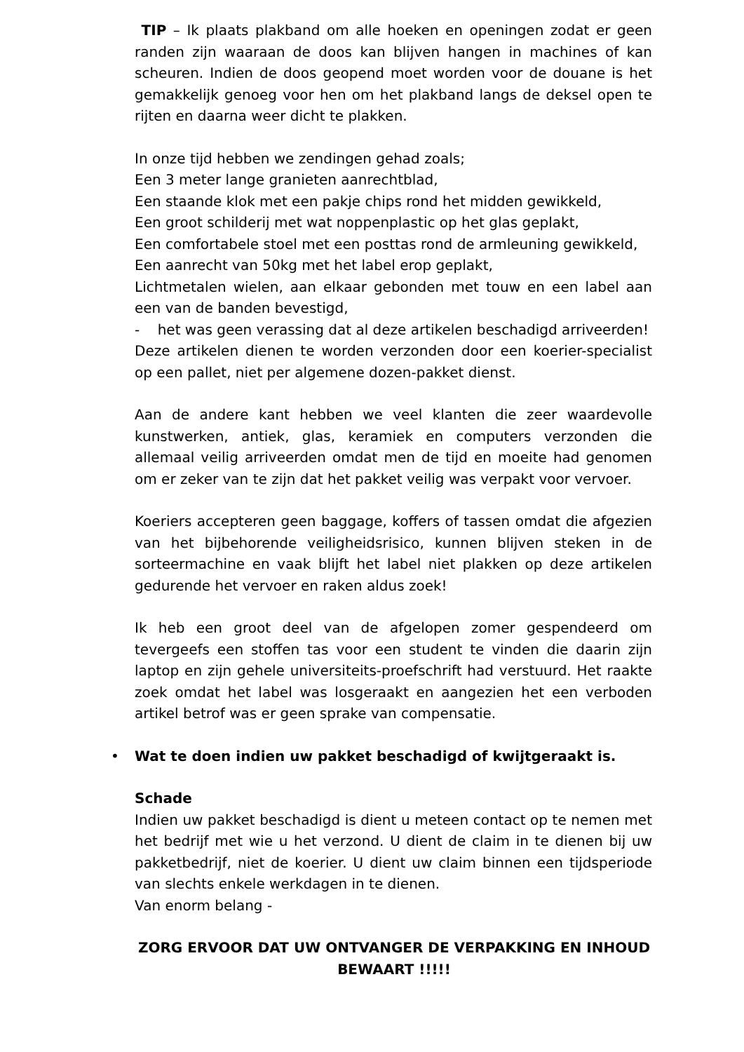TIP – Ik plaats plakband om alle hoeken en openingen zodat er geen randen zijn waaraan de doos kan blijven hangen in machines of kan scheuren. Indien de doos geopend moet worden voor de douane is het gemakkelijk genoeg voor hen om het plakband langs de deksel open te rijten en daarna weer dicht te plakken.
In onze tijd hebben we zendingen gehad zoals;
Een 3 meter lange granieten aanrechtblad,
Een staande klok met een pakje chips rond het midden gewikkeld,
Een groot schilderij met wat noppenplastic op het glas geplakt,
Een comfortabele stoel met een posttas rond de armleuning gewikkeld,
Een aanrecht van 50kg met het label erop geplakt,
Lichtmetalen wielen, aan elkaar gebonden met touw en een label aan een van de banden bevestigd,
- het was geen verassing dat al deze artikelen beschadigd arriveerden!
Deze artikelen dienen te worden verzonden door een koerier-specialist op een pallet, niet per algemene dozen-pakket dienst.
Aan de andere kant hebben we veel klanten die zeer waardevolle kunstwerken, antiek, glas, keramiek en computers verzonden die allemaal veilig arriveerden omdat men de tijd en moeite had genomen om er zeker van te zijn dat het pakket veilig was verpakt voor vervoer.
Koeriers accepteren geen baggage, koffers of tassen omdat die afgezien van het bijbehorende veiligheidsrisico, kunnen blijven steken in de sorteermachine en vaak blijft het label niet plakken op deze artikelen gedurende het vervoer en raken aldus zoek!
Ik heb een groot deel van de afgelopen zomer gespendeerd om tevergeefs een stoffen tas voor een student te vinden die daarin zijn laptop en zijn gehele universiteits-proefschrift had verstuurd. Het raakte zoek omdat het label was losgeraakt en aangezien het een verboden artikel betrof was er geen sprake van compensatie.
• Wat te doen indien uw pakket beschadigd of kwijtgeraakt is.
Schade
Indien uw pakket beschadigd is dient u meteen contact op te nemen met het bedrijf met wie u het verzond. U dient de claim in te dienen bij uw pakketbedrijf, niet de koerier. U dient uw claim binnen een tijdsperiode van slechts enkele werkdagen in te dienen.
Van enorm belang -
ZORG ERVOOR DAT UW ONTVANGER DE VERPAKKING EN INHOUD BEWAART !!!!!